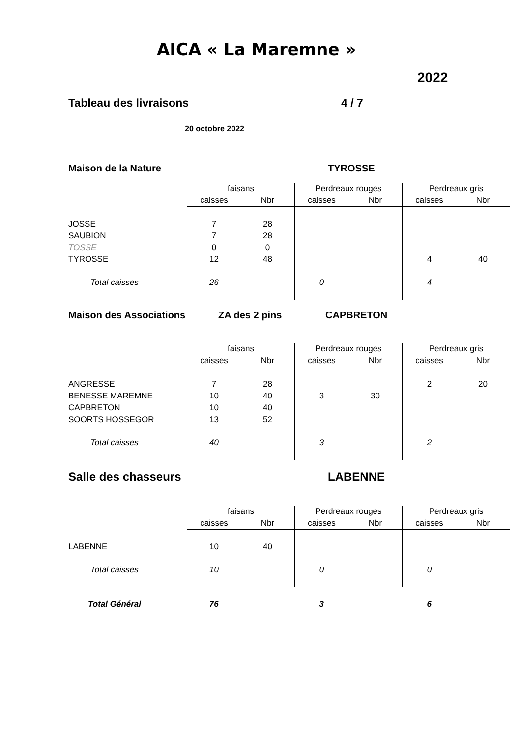AICA « La Maremne »
2022
Tableau des livraisons 4 / 7
20 octobre 2022
Maison de la Nature TYROSSE
| | faisans | | Perdreaux rouges | | Perdreaux gris | |
| | caisses | Nbr | caisses | Nbr | caisses | Nbr |
| JOSSE | 7 | 28 | | | | |
| SAUBION | 7 | 28 | | | | |
| TOSSE | 0 | 0 | | | | |
| TYROSSE | 12 | 48 | | | 4 | 40 |
| Total caisses | 26 | | 0 | | 4 | |
Maison des Associations ZA des 2 pins CAPBRETON
| | faisans | | Perdreaux rouges | | Perdreaux gris | |
| | caisses | Nbr | caisses | Nbr | caisses | Nbr |
| ANGRESSE | 7 | 28 | | | 2 | 20 |
| BENESSE MAREMNE | 10 | 40 | 3 | 30 | | |
| CAPBRETON | 10 | 40 | | | | |
| SOORTS HOSSEGOR | 13 | 52 | | | | |
| Total caisses | 40 | | 3 | | 2 | |
Salle des chasseurs LABENNE
| | faisans | | Perdreaux rouges | | Perdreaux gris | |
| | caisses | Nbr | caisses | Nbr | caisses | Nbr |
| LABENNE | 10 | 40 | | | | |
| Total caisses | 10 | | 0 | | 0 | |
| Total Général | 76 | | 3 | | 6 | |